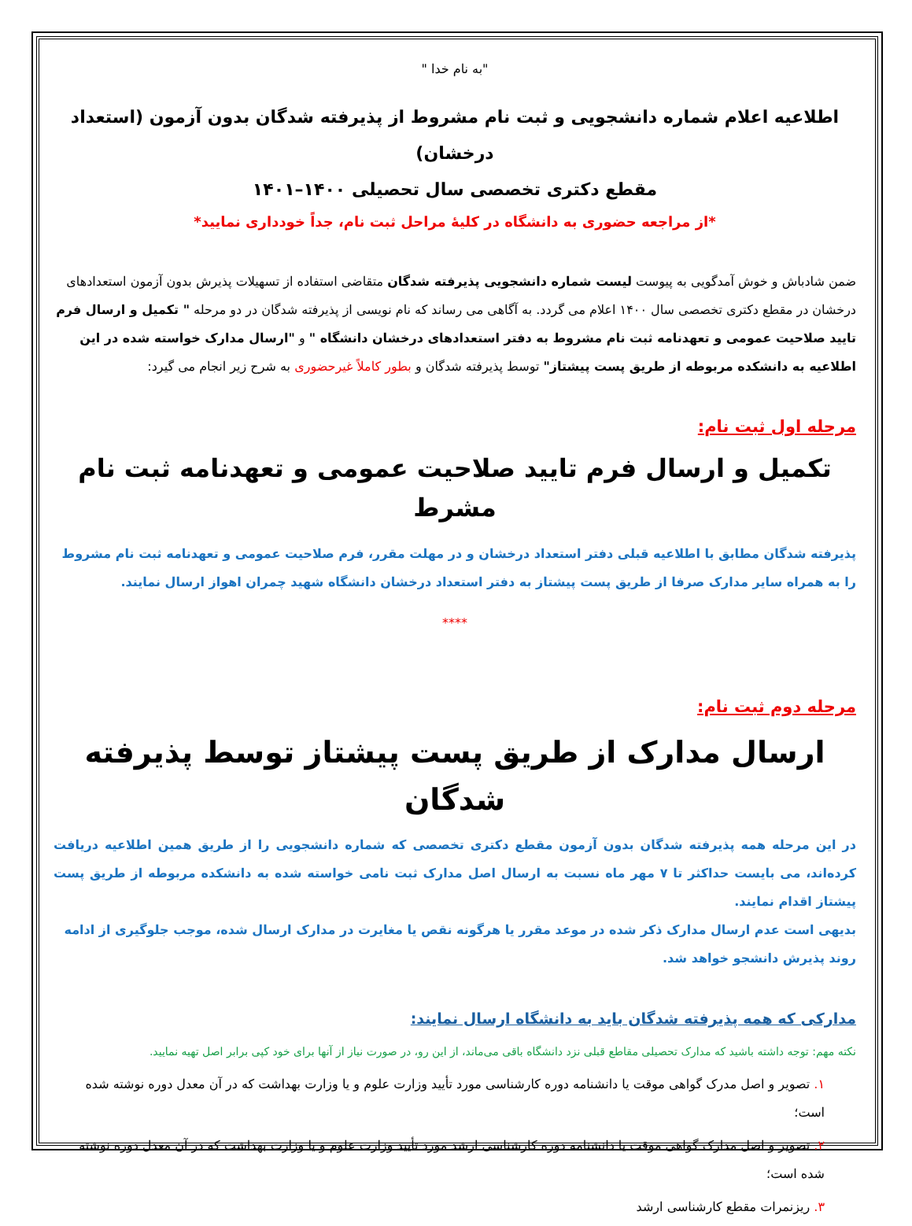"به نام خدا "
اطلاعیه اعلام شماره دانشجویی و ثبت نام مشروط از پذیرفته شدگان بدون آزمون (استعداد درخشان)
مقطع دکتری تخصصی سال تحصیلی ۱۴۰۰–۱۴۰۱
*از مراجعه حضوری به دانشگاه در کلیهٔ مراحل ثبت نام، جداً خودداری نمایید*
ضمن شادباش و خوش آمدگویی به پیوست لیست شماره دانشجویی پذیرفته شدگان متقاضی استفاده از تسهیلات پذیرش بدون آزمون استعدادهای درخشان در مقطع دکتری تخصصی سال ۱۴۰۰ اعلام می گردد. به آگاهی می رساند که نام نویسی از پذیرفته شدگان در دو مرحله " تکمیل و ارسال فرم تایید صلاحیت عمومی و تعهدنامه ثبت نام مشروط به دفتر استعدادهای درخشان دانشگاه " و "ارسال مدارک خواسته شده در این اطلاعیه به دانشکده مربوطه از طریق پست پیشتاز" توسط پذیرفته شدگان و بطور کاملاً غیرحضوری به شرح زیر انجام می گیرد:
مرحله اول ثبت نام:
تکمیل و ارسال فرم تایید صلاحیت عمومی و تعهدنامه ثبت نام مشرط
پذیرفته شدگان مطابق با اطلاعیه قبلی دفتر استعداد درخشان و در مهلت مقرر، فرم صلاحیت عمومی و تعهدنامه ثبت نام مشروط را به همراه سایر مدارک صرفا از طریق پست پیشتاز به دفتر استعداد درخشان دانشگاه شهید چمران اهواز ارسال نمایند.
****
مرحله دوم ثبت نام:
ارسال مدارک از طریق پست پیشتاز توسط پذیرفته شدگان
در این مرحله همه پذیرفته شدگان بدون آزمون مقطع دکتری تخصصی که شماره دانشجویی را از طریق همین اطلاعیه دریافت کرده‌اند، می بایست حداکثر تا ۷ مهر ماه نسبت به ارسال اصل مدارک ثبت نامی خواسته شده به دانشکده مربوطه از طریق پست پیشتاز اقدام نمایند.
بدیهی است عدم ارسال مدارک ذکر شده در موعد مقرر یا هرگونه نقص یا مغایرت در مدارک ارسال شده، موجب جلوگیری از ادامه روند پذیرش دانشجو خواهد شد.
مدارکی که همه پذیرفته شدگان باید به دانشگاه ارسال نمایند:
نکته مهم: توجه داشته باشید که مدارک تحصیلی مقاطع قبلی نزد دانشگاه باقی می‌ماند، از این رو، در صورت نیاز از آنها برای خود کپی برابر اصل تهیه نمایید.
۱. تصویر و اصل مدرک گواهی موقت یا دانشنامه دوره کارشناسی مورد تأیید وزارت علوم و یا وزارت بهداشت که در آن معدل دوره نوشته شده است؛
۲. تصویر و اصل مدارک گواهی موقت یا دانشنامه دوره کارشناسی ارشد مورد تأیید وزارت علوم و یا وزارت بهداشت که در آن معدل دوره نوشته شده است؛
۳. ریزنمرات مقطع کارشناسی ارشد